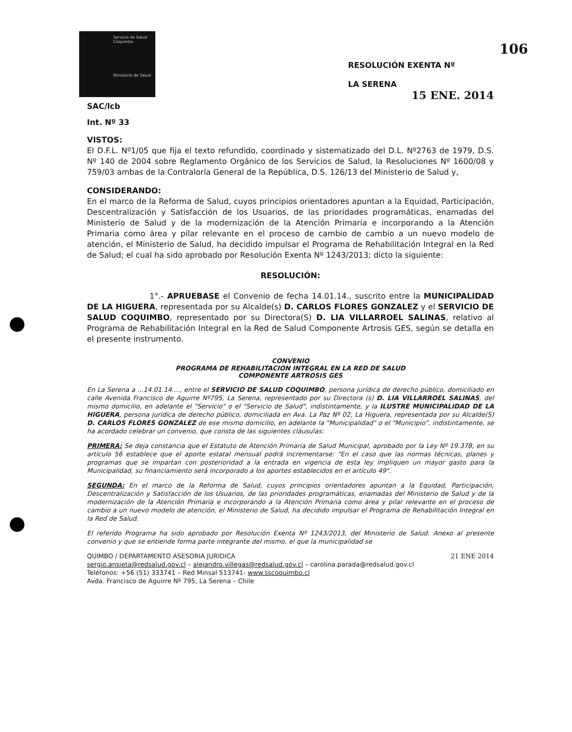Servicio de Salud Coquimbo
Ministerio de Salud
RESOLUCIÓN EXENTA Nº 106
LA SERENA
15 ENE. 2014
SAC/lcb
Int. Nº 33
VISTOS:
El D.F.L. Nº1/05 que fija el texto refundido, coordinado y sistematizado del D.L. Nº2763 de 1979, D.S. Nº 140 de 2004 sobre Reglamento Orgánico de los Servicios de Salud, la Resoluciones Nº 1600/08 y 759/03 ambas de la Contraloría General de la República, D.S. 126/13 del Ministerio de Salud y,
CONSIDERANDO:
En el marco de la Reforma de Salud, cuyos principios orientadores apuntan a la Equidad, Participación, Descentralización y Satisfacción de los Usuarios, de las prioridades programáticas, enamadas del Ministerio de Salud y de la modernización de la Atención Primaria e incorporando a la Atención Primaria como área y pilar relevante en el proceso de cambio de cambio a un nuevo modelo de atención, el Ministerio de Salud, ha decidido impulsar el Programa de Rehabilitación Integral en la Red de Salud; el cual ha sido aprobado por Resolución Exenta Nº 1243/2013; dicto la siguiente:
RESOLUCIÓN:
1°.- APRUEBASE el Convenio de fecha 14.01.14., suscrito entre la MUNICIPALIDAD DE LA HIGUERA, representada por su Alcalde(s) D. CARLOS FLORES GONZALEZ y el SERVICIO DE SALUD COQUIMBO, representado por su Directora(S) D. LIA VILLARROEL SALINAS, relativo al Programa de Rehabilitación Integral en la Red de Salud Componente Artrosis GES, según se detalla en el presente instrumento.
CONVENIO
PROGRAMA DE REHABILITACION INTEGRAL EN LA RED DE SALUD
COMPONENTE ARTROSIS GES
En La Serena a ...14.01.14...., entre el SERVICIO DE SALUD COQUIMBO, persona jurídica de derecho público, domiciliado en calle Avenida Francisco de Aguirre Nº795, La Serena, representado por su Directora (s) D. LIA VILLARROEL SALINAS, del mismo domicilio, en adelante el "Servicio" o el "Servicio de Salud", indistintamente, y la ILUSTRE MUNICIPALIDAD DE LA HIGUERA, persona jurídica de derecho público, domiciliada en Ava. La Paz Nº 02, La Higuera, representada por su Alcalde(S) D. CARLOS FLORES GONZALEZ de ese mismo domicilio, en adelante la "Municipalidad" o el "Municipio", indistintamente, se ha acordado celebrar un convenio, que consta de las siguientes cláusulas:
PRIMERA: Se deja constancia que el Estatuto de Atención Primaria de Salud Municipal, aprobado por la Ley Nº 19.378, en su artículo 56 establece que el aporte estatal mensual podrá incrementarse: "En el caso que las normas técnicas, planes y programas que se impartan con posterioridad a la entrada en vigencia de esta ley impliquen un mayor gasto para la Municipalidad, su financiamiento será incorporado a los aportes establecidos en el artículo 49".
SEGUNDA: En el marco de la Reforma de Salud, cuyos principios orientadores apuntan a la Equidad, Participación, Descentralización y Satisfacción de los Usuarios, de las prioridades programáticas, enamadas del Ministerio de Salud y de la modernización de la Atención Primaria e incorporando a la Atención Primaria como área y pilar relevante en el proceso de cambio a un nuevo modelo de atención, el Ministerio de Salud, ha decidido impulsar el Programa de Rehabilitación Integral en la Red de Salud.
El referido Programa ha sido aprobado por Resolución Exenta Nº 1243/2013, del Ministerio de Salud. Anexo al presente convenio y que se entiende forma parte integrante del mismo, el que la municipalidad se
QUIMBO / DEPARTAMENTO ASESORIA JURIDICA 21 ENE 2014
sergio.ansieta@redsalud.gov.cl – alejandro.villegas@redsalud.gov.cl – carolina.parada@redsalud.gov.cl
Teléfonos: +56 (51) 333741 – Red Minsal 513741- www.sscoquimbo.cl
Avda. Francisco de Aguirre Nº 795, La Serena – Chile